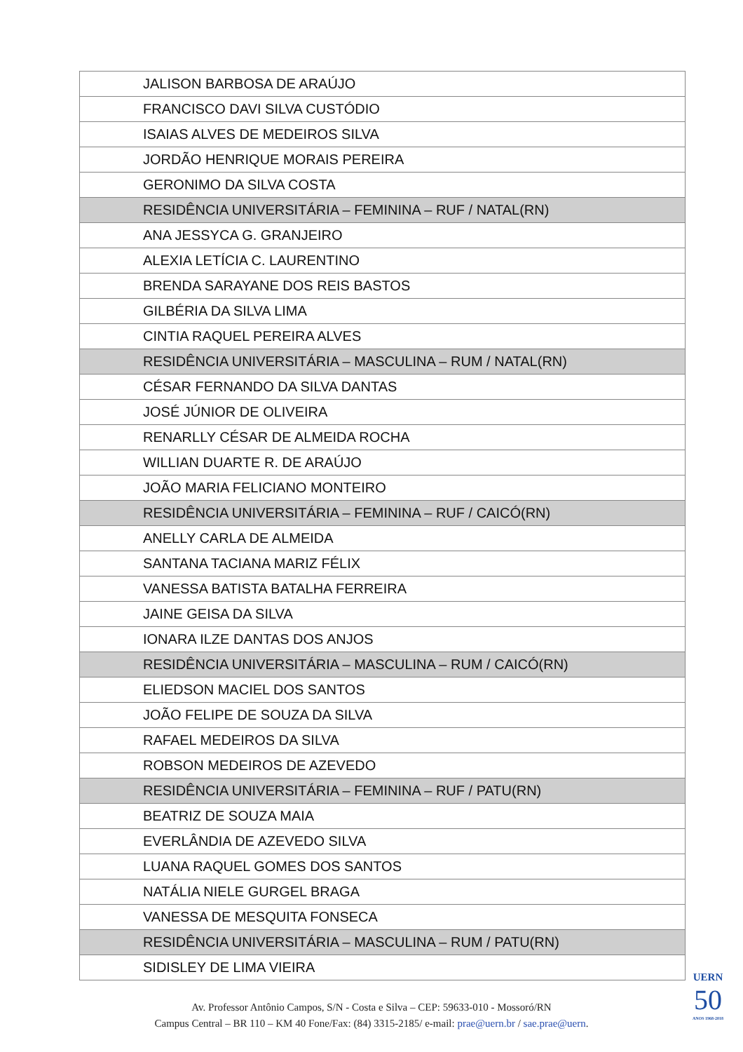| JALISON BARBOSA DE ARAÚJO |
| FRANCISCO DAVI SILVA CUSTÓDIO |
| ISAIAS ALVES DE MEDEIROS SILVA |
| JORDÃO HENRIQUE MORAIS PEREIRA |
| GERONIMO DA SILVA COSTA |
| RESIDÊNCIA UNIVERSITÁRIA – FEMININA – RUF / NATAL(RN) |
| ANA JESSYCA G. GRANJEIRO |
| ALEXIA LETÍCIA C. LAURENTINO |
| BRENDA SARAYANE DOS REIS BASTOS |
| GILBÉRIA DA SILVA LIMA |
| CINTIA RAQUEL PEREIRA ALVES |
| RESIDÊNCIA UNIVERSITÁRIA – MASCULINA – RUM / NATAL(RN) |
| CÉSAR FERNANDO DA SILVA DANTAS |
| JOSÉ JÚNIOR DE OLIVEIRA |
| RENARLLY CÉSAR DE ALMEIDA ROCHA |
| WILLIAN DUARTE R. DE ARAÚJO |
| JOÃO MARIA FELICIANO MONTEIRO |
| RESIDÊNCIA UNIVERSITÁRIA – FEMININA – RUF / CAICÓ(RN) |
| ANELLY CARLA DE ALMEIDA |
| SANTANA TACIANA MARIZ FÉLIX |
| VANESSA BATISTA BATALHA FERREIRA |
| JAINE GEISA DA SILVA |
| IONARA ILZE DANTAS DOS ANJOS |
| RESIDÊNCIA UNIVERSITÁRIA – MASCULINA – RUM / CAICÓ(RN) |
| ELIEDSON MACIEL DOS SANTOS |
| JOÃO FELIPE DE SOUZA DA SILVA |
| RAFAEL MEDEIROS DA SILVA |
| ROBSON MEDEIROS DE AZEVEDO |
| RESIDÊNCIA UNIVERSITÁRIA – FEMININA – RUF / PATU(RN) |
| BEATRIZ DE SOUZA MAIA |
| EVERLÂNDIA DE AZEVEDO SILVA |
| LUANA RAQUEL GOMES DOS SANTOS |
| NATÁLIA NIELE GURGEL BRAGA |
| VANESSA DE MESQUITA FONSECA |
| RESIDÊNCIA UNIVERSITÁRIA – MASCULINA – RUM / PATU(RN) |
| SIDISLEY DE LIMA VIEIRA |
Av. Professor Antônio Campos, S/N - Costa e Silva – CEP: 59633-010 - Mossoró/RN
Campus Central – BR 110 – KM 40 Fone/Fax: (84) 3315-2185/ e-mail: prae@uern.br / sae.prae@uern.
UERN
50
ANOS 1968-2018